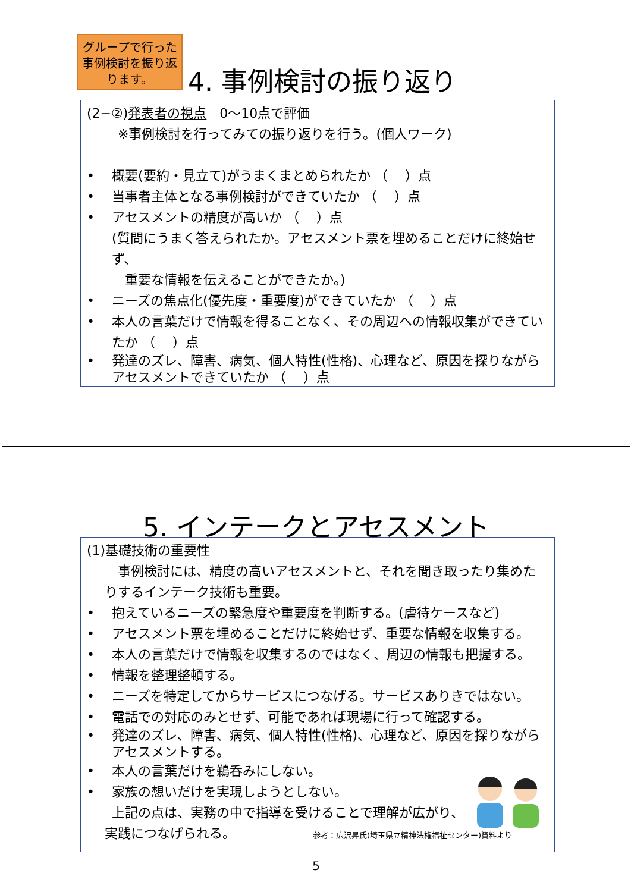グループで行った事例検討を振り返ります。
4. 事例検討の振り返り
(2−②)発表者の視点　0〜10点で評価
　※事例検討を行ってみての振り返りを行う。(個人ワーク)
• 概要(要約・見立て)がうまくまとめられたか （　 ）点
• 当事者主体となる事例検討ができていたか （　 ）点
• アセスメントの精度が高いか （　 ）点
(質問にうまく答えられたか。アセスメント票を埋めることだけに終始せず、
　重要な情報を伝えることができたか。)
• ニーズの焦点化(優先度・重要度)ができていたか （　 ）点
• 本人の言葉だけで情報を得ることなく、その周辺への情報収集ができていたか （　 ）点
• 発達のズレ、障害、病気、個人特性(性格)、心理など、原因を探りながらアセスメントできていたか （　 ）点
5. インテークとアセスメント
(1)基礎技術の重要性
　事例検討には、精度の高いアセスメントと、それを聞き取ったり集めたりするインテーク技術も重要。
• 抱えているニーズの緊急度や重要度を判断する。(虐待ケースなど)
• アセスメント票を埋めることだけに終始せず、重要な情報を収集する。
• 本人の言葉だけで情報を収集するのではなく、周辺の情報も把握する。
• 情報を整理整頓する。
• ニーズを特定してからサービスにつなげる。サービスありきではない。
• 電話での対応のみとせず、可能であれば現場に行って確認する。
• 発達のズレ、障害、病気、個人特性(性格)、心理など、原因を探りながらアセスメントする。
• 本人の言葉だけを鵜呑みにしない。
• 家族の想いだけを実現しようとしない。
上記の点は、実務の中で指導を受けることで理解が広がり、
実践につなげられる。 参考：広沢昇氏(埼玉県立精神法権福祉センター)資料より
5